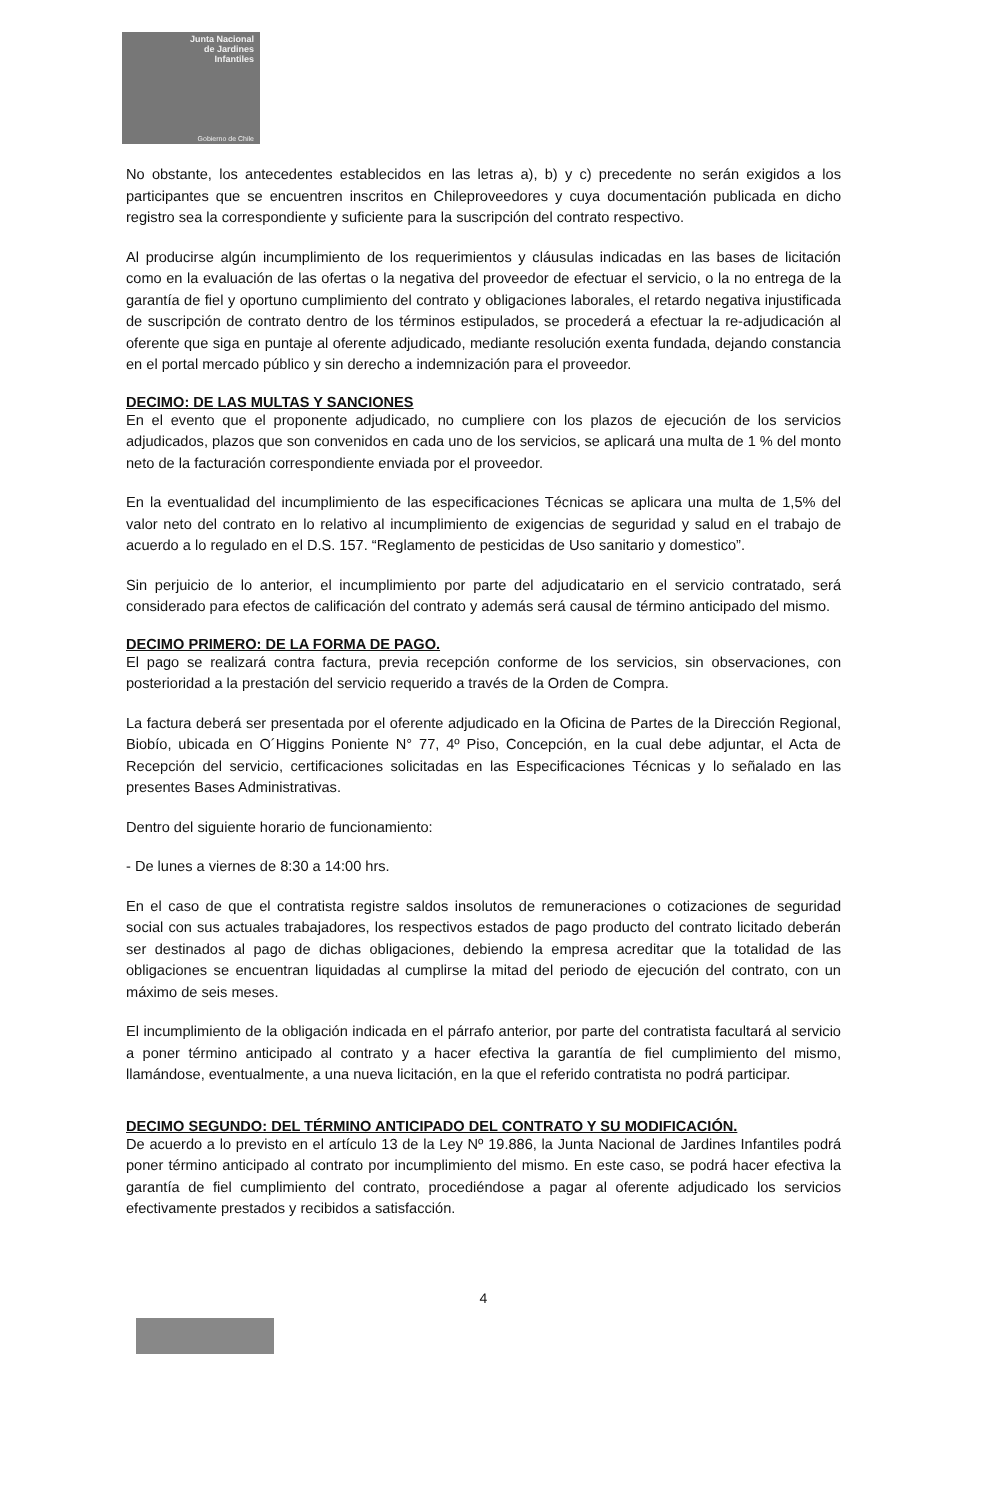Junta Nacional
de Jardines
Infantiles
Gobierno de Chile
No obstante, los antecedentes establecidos en las letras a), b) y c) precedente no serán exigidos a los participantes que se encuentren inscritos en Chileproveedores y cuya documentación publicada en dicho registro sea la correspondiente y suficiente para la suscripción del contrato respectivo.
Al producirse algún incumplimiento de los requerimientos y cláusulas indicadas en las bases de licitación como en la evaluación de las ofertas o la negativa del proveedor de efectuar el servicio, o la no entrega de la garantía de fiel y oportuno cumplimiento del contrato y obligaciones laborales, el retardo negativa injustificada de suscripción de contrato dentro de los términos estipulados, se procederá a efectuar la re-adjudicación al oferente que siga en puntaje al oferente adjudicado, mediante resolución exenta fundada, dejando constancia en el portal mercado público y sin derecho a indemnización para el proveedor.
DECIMO: DE LAS MULTAS Y SANCIONES
En el evento que el proponente adjudicado, no cumpliere con los plazos de ejecución de los servicios adjudicados, plazos que son convenidos en cada uno de los servicios, se aplicará una multa de 1 % del monto neto de la facturación correspondiente enviada por el proveedor.
En la eventualidad del incumplimiento de las especificaciones Técnicas se aplicara una multa de 1,5% del valor neto del contrato en lo relativo al incumplimiento de exigencias de seguridad y salud en el trabajo de acuerdo a lo regulado en el D.S. 157. “Reglamento de pesticidas de Uso sanitario y domestico”.
Sin perjuicio de lo anterior, el incumplimiento por parte del adjudicatario en el servicio contratado, será considerado para efectos de calificación del contrato y además será causal de término anticipado del mismo.
DECIMO PRIMERO: DE LA FORMA DE PAGO.
El pago se realizará contra factura, previa recepción conforme de los servicios, sin observaciones, con posterioridad a la prestación del servicio requerido a través de la Orden de Compra.
La factura deberá ser presentada por el oferente adjudicado en la Oficina de Partes de la Dirección Regional, Biobío, ubicada en O´Higgins Poniente N° 77, 4º Piso, Concepción, en la cual debe adjuntar, el Acta de Recepción del servicio, certificaciones solicitadas en las Especificaciones Técnicas y lo señalado en las presentes Bases Administrativas.
Dentro del siguiente horario de funcionamiento:
- De lunes a viernes de 8:30 a 14:00 hrs.
En el caso de que el contratista registre saldos insolutos de remuneraciones o cotizaciones de seguridad social con sus actuales trabajadores, los respectivos estados de pago producto del contrato licitado deberán ser destinados al pago de dichas obligaciones, debiendo la empresa acreditar que la totalidad de las obligaciones se encuentran liquidadas al cumplirse la mitad del periodo de ejecución del contrato, con un máximo de seis meses.
El incumplimiento de la obligación indicada en el párrafo anterior, por parte del contratista facultará al servicio a poner término anticipado al contrato y a hacer efectiva la garantía de fiel cumplimiento del mismo, llamándose, eventualmente, a una nueva licitación, en la que el referido contratista no podrá participar.
DECIMO SEGUNDO: DEL TÉRMINO ANTICIPADO DEL CONTRATO Y SU MODIFICACIÓN.
De acuerdo a lo previsto en el artículo 13 de la Ley Nº 19.886, la Junta Nacional de Jardines Infantiles podrá poner término anticipado al contrato por incumplimiento del mismo. En este caso, se podrá hacer efectiva la garantía de fiel cumplimiento del contrato, procediéndose a pagar al oferente adjudicado los servicios efectivamente prestados y recibidos a satisfacción.
4